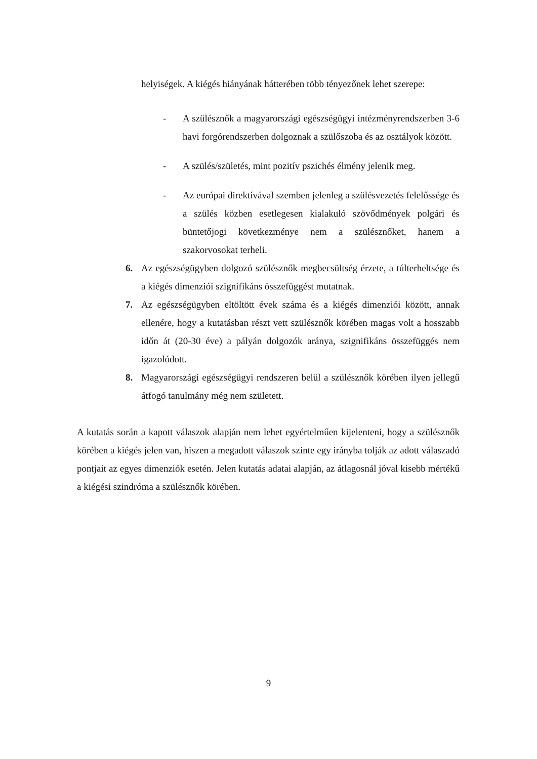helyiségek. A kiégés hiányának hátterében több tényezőnek lehet szerepe:
- A szülésznők a magyarországi egészségügyi intézményrendszerben 3-6 havi forgórendszerben dolgoznak a szülőszoba és az osztályok között.
- A szülés/születés, mint pozitív pszichés élmény jelenik meg.
- Az európai direktívával szemben jelenleg a szülésvezetés felelőssége és a szülés közben esetlegesen kialakuló szövődmények polgári és büntetőjogi következménye nem a szülésznőket, hanem a szakorvosokat terheli.
6. Az egészségügyben dolgozó szülésznők megbecsültség érzete, a túlterheltsége és a kiégés dimenziói szignifikáns összefüggést mutatnak.
7. Az egészségügyben eltöltött évek száma és a kiégés dimenziói között, annak ellenére, hogy a kutatásban részt vett szülésznők körében magas volt a hosszabb időn át (20-30 éve) a pályán dolgozók aránya, szignifikáns összefüggés nem igazolódott.
8. Magyarországi egészségügyi rendszeren belül a szülésznők körében ilyen jellegű átfogó tanulmány még nem született.
A kutatás során a kapott válaszok alapján nem lehet egyértelműen kijelenteni, hogy a szülésznők körében a kiégés jelen van, hiszen a megadott válaszok szinte egy irányba tolják az adott válaszadó pontjait az egyes dimenziók esetén. Jelen kutatás adatai alapján, az átlagosnál jóval kisebb mértékű a kiégési szindróma a szülésznők körében.
9